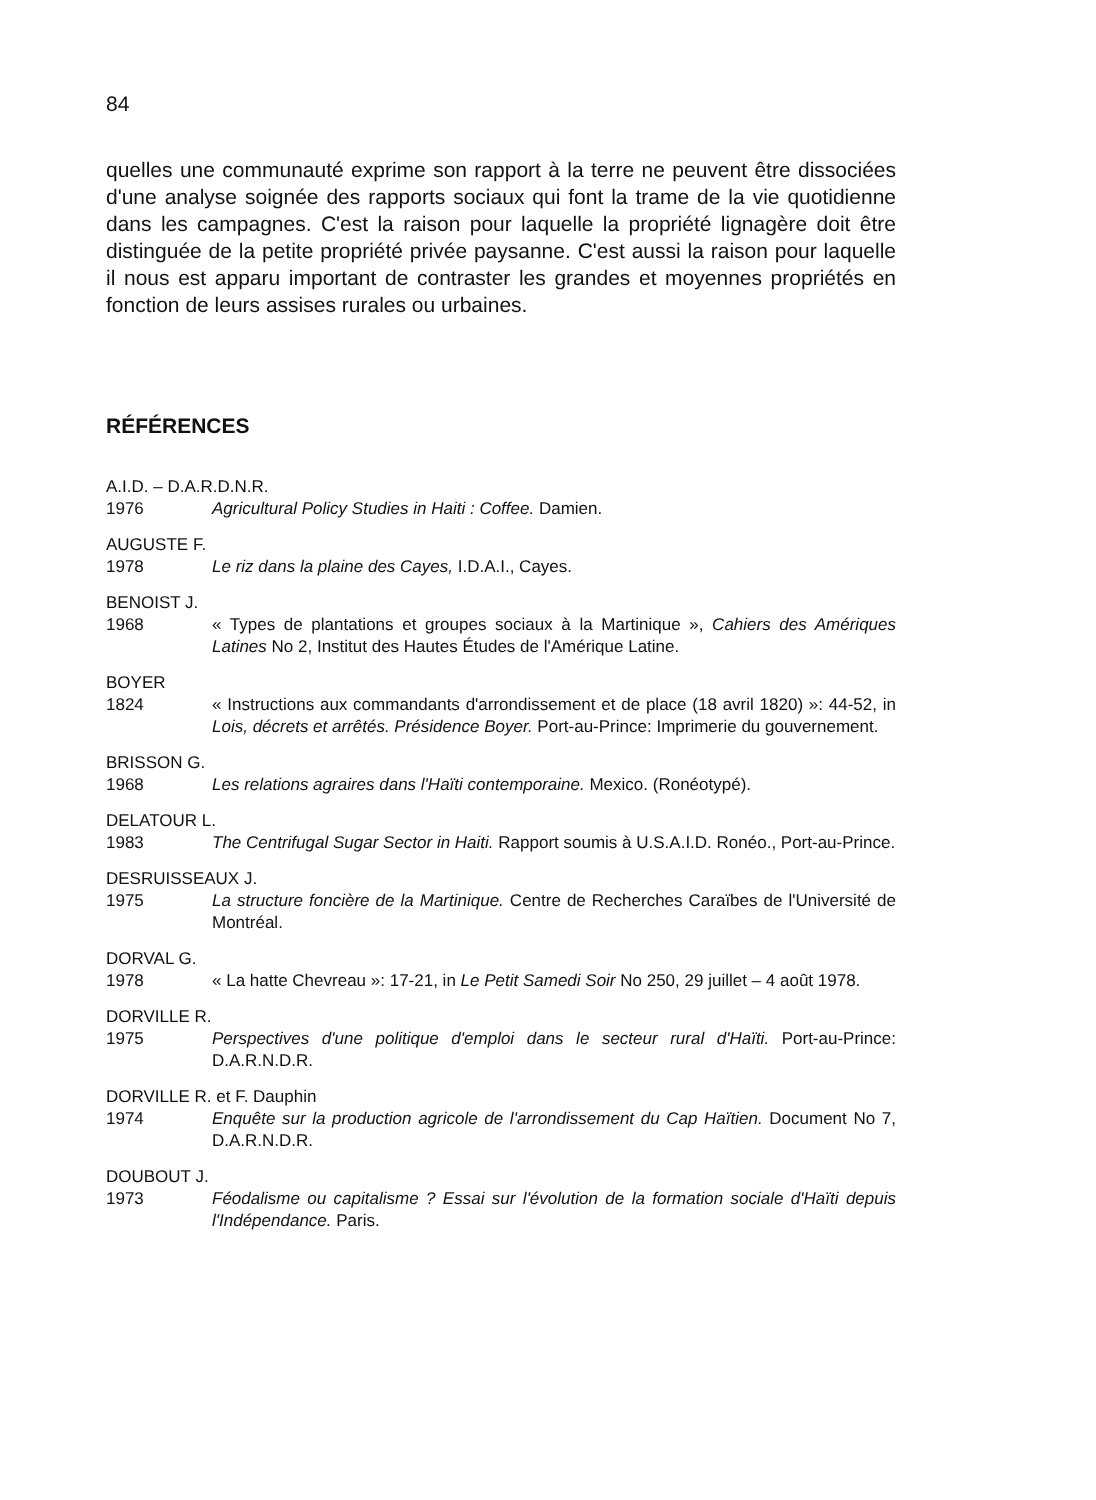84
quelles une communauté exprime son rapport à la terre ne peuvent être dissociées d'une analyse soignée des rapports sociaux qui font la trame de la vie quotidienne dans les campagnes. C'est la raison pour laquelle la propriété lignagère doit être distinguée de la petite propriété privée paysanne. C'est aussi la raison pour laquelle il nous est apparu important de contraster les grandes et moyennes propriétés en fonction de leurs assises rurales ou urbaines.
RÉFÉRENCES
A.I.D. – D.A.R.D.N.R.
1976 Agricultural Policy Studies in Haiti : Coffee. Damien.
AUGUSTE F.
1978 Le riz dans la plaine des Cayes, I.D.A.I., Cayes.
BENOIST J.
1968 « Types de plantations et groupes sociaux à la Martinique », Cahiers des Amériques Latines No 2, Institut des Hautes Études de l'Amérique Latine.
BOYER
1824 « Instructions aux commandants d'arrondissement et de place (18 avril 1820) »: 44-52, in Lois, décrets et arrêtés. Présidence Boyer. Port-au-Prince: Imprimerie du gouvernement.
BRISSON G.
1968 Les relations agraires dans l'Haïti contemporaine. Mexico. (Ronéotypé).
DELATOUR L.
1983 The Centrifugal Sugar Sector in Haiti. Rapport soumis à U.S.A.I.D. Ronéo., Port-au-Prince.
DESRUISSEAUX J.
1975 La structure foncière de la Martinique. Centre de Recherches Caraïbes de l'Université de Montréal.
DORVAL G.
1978 « La hatte Chevreau »: 17-21, in Le Petit Samedi Soir No 250, 29 juillet – 4 août 1978.
DORVILLE R.
1975 Perspectives d'une politique d'emploi dans le secteur rural d'Haïti. Port-au-Prince: D.A.R.N.D.R.
DORVILLE R. et F. Dauphin
1974 Enquête sur la production agricole de l'arrondissement du Cap Haïtien. Document No 7, D.A.R.N.D.R.
DOUBOUT J.
1973 Féodalisme ou capitalisme ? Essai sur l'évolution de la formation sociale d'Haïti depuis l'Indépendance. Paris.